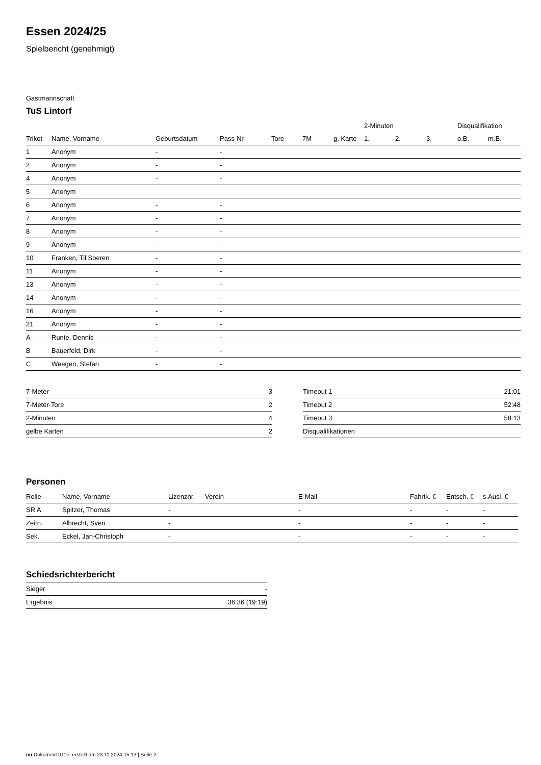Essen 2024/25
Spielbericht (genehmigt)
Gastmannschaft
TuS Lintorf
| | | | | | | | 2-Minuten | | | Disqualifikation | |
| --- | --- | --- | --- | --- | --- | --- | --- | --- | --- | --- | --- |
| Trikot | Name, Vorname | Geburtsdatum | Pass-Nr | Tore | 7M | g. Karte | 1. | 2. | 3. | o.B. | m.B. |
| 1 | Anonym | - | - | | | | | | | | |
| 2 | Anonym | - | - | | | | | | | | |
| 4 | Anonym | - | - | | | | | | | | |
| 5 | Anonym | - | - | | | | | | | | |
| 6 | Anonym | - | - | | | | | | | | |
| 7 | Anonym | - | - | | | | | | | | |
| 8 | Anonym | - | - | | | | | | | | |
| 9 | Anonym | - | - | | | | | | | | |
| 10 | Franken, Til Soeren | - | - | | | | | | | | |
| 11 | Anonym | - | - | | | | | | | | |
| 13 | Anonym | - | - | | | | | | | | |
| 14 | Anonym | - | - | | | | | | | | |
| 16 | Anonym | - | - | | | | | | | | |
| 21 | Anonym | - | - | | | | | | | | |
| A | Runte, Dennis | - | - | | | | | | | | |
| B | Bauerfeld, Dirk | - | - | | | | | | | | |
| C | Weegen, Stefan | - | - | | | | | | | | |
| 7-Meter | 3 |
| 7-Meter-Tore | 2 |
| 2-Minuten | 4 |
| gelbe Karten | 2 |
| Timeout 1 | 21:01 |
| Timeout 2 | 52:48 |
| Timeout 3 | 58:13 |
| Disqualifikationen | |
Personen
| Rolle | Name, Vorname | Lizenznr. | Verein | E-Mail | Fahrtk. € | Entsch. € | s.Ausl. € |
| --- | --- | --- | --- | --- | --- | --- | --- |
| SR A | Spitzer, Thomas | - | | - | - | - | - |
| Zeitn. | Albrecht, Sven | - | | - | - | - | - |
| Sek. | Eckel, Jan-Christoph | - | | - | - | - | - |
Schiedsrichterbericht
| Sieger | - |
| Ergebnis | 36:36 (19:19) |
nu.Dokument 011e, erstellt am 23.11.2024 15:13 | Seite 2